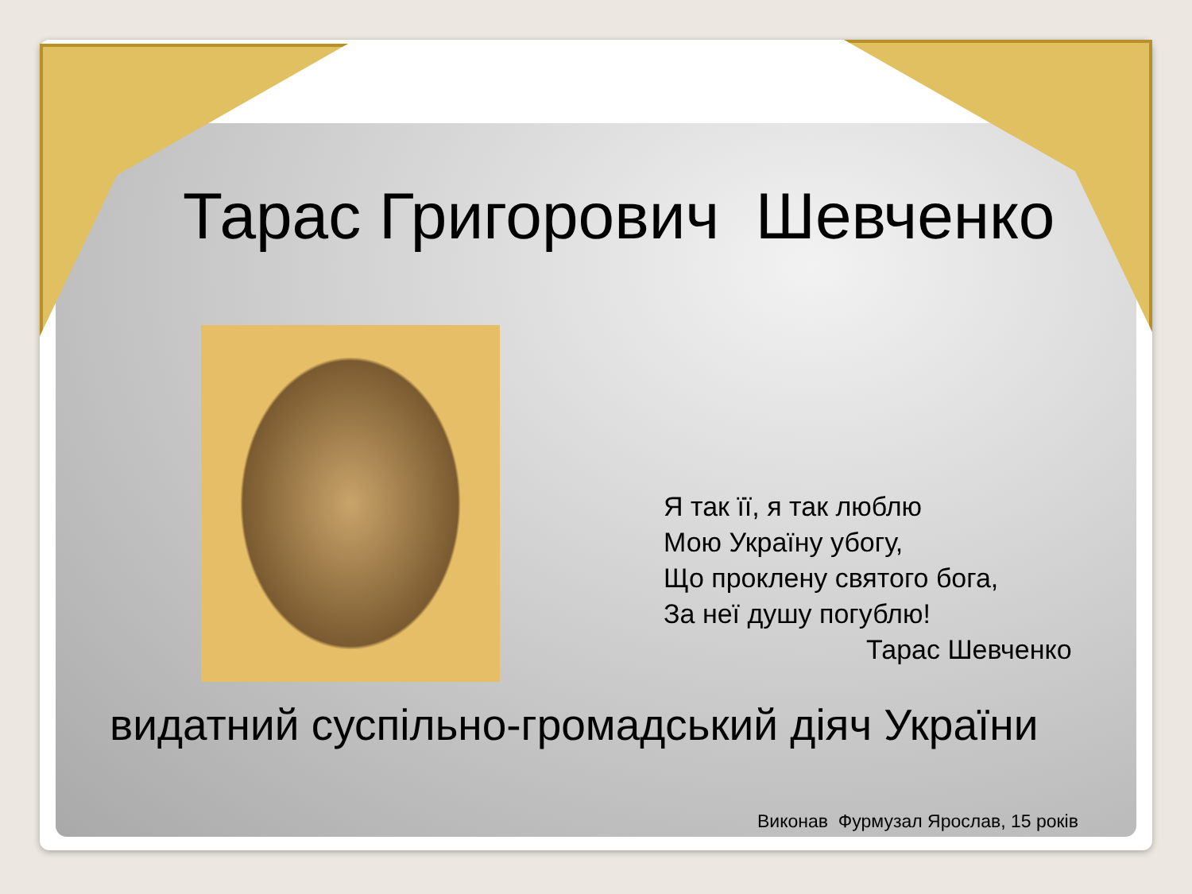Тарас Григорович Шевченко
Я так її, я так люблю
Мою Україну убогу,
Що проклену святого бога,
За неї душу погублю!
Тарас Шевченко
видатний суспільно-громадський діяч України
Виконав Фурмузал Ярослав, 15 років